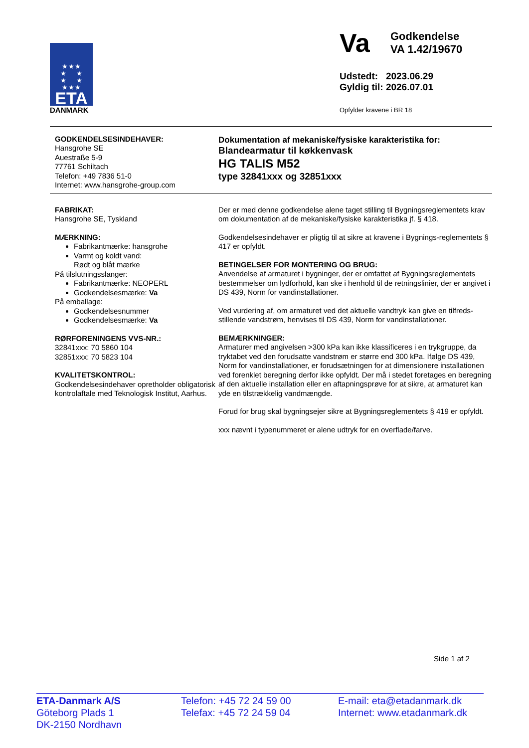★ ★ ★
★ ★
★ ★
★ ★ ★
ETA
DANMARK
Va
Godkendelse
VA 1.42/19670
Udstedt: 2023.06.29
Gyldig til: 2026.07.01
Opfylder kravene i BR 18
GODKENDELSESINDEHAVER:
Hansgrohe SE
Auestraße 5-9
77761 Schiltach
Telefon: +49 7836 51-0
Internet: www.hansgrohe-group.com
Dokumentation af mekaniske/fysiske karakteristika for:
Blandearmatur til køkkenvask
HG TALIS M52
type 32841xxx og 32851xxx
FABRIKAT:
Hansgrohe SE, Tyskland
MÆRKNING:
Fabrikantmærke: hansgrohe
Varmt og koldt vand:
Rødt og blåt mærke
På tilslutningsslanger:
Fabrikantmærke: NEOPERL
Godkendelsesmærke: Va
På emballage:
Godkendelsesnummer
Godkendelsesmærke: Va
RØRFORENINGENS VVS-NR.:
32841xxx: 70 5860 104
32851xxx: 70 5823 104
KVALITETSKONTROL:
Godkendelsesindehaver opretholder obligatorisk kontrolaftale med Teknologisk Institut, Aarhus.
Der er med denne godkendelse alene taget stilling til Bygningsreglementets krav om dokumentation af de mekaniske/fysiske karakteristika jf. § 418.
Godkendelsesindehaver er pligtig til at sikre at kravene i Bygnings-reglementets § 417 er opfyldt.
BETINGELSER FOR MONTERING OG BRUG:
Anvendelse af armaturet i bygninger, der er omfattet af Bygningsreglementets bestemmelser om lydforhold, kan ske i henhold til de retningslinier, der er angivet i DS 439, Norm for vandinstallationer.
Ved vurdering af, om armaturet ved det aktuelle vandtryk kan give en tilfreds-stillende vandstrøm, henvises til DS 439, Norm for vandinstallationer.
BEMÆRKNINGER:
Armaturer med angivelsen >300 kPa kan ikke klassificeres i en trykgruppe, da tryktabet ved den forudsatte vandstrøm er større end 300 kPa. Ifølge DS 439, Norm for vandinstallationer, er forudsætningen for at dimensionere installationen ved forenklet beregning derfor ikke opfyldt. Der må i stedet foretages en beregning af den aktuelle installation eller en aftapningsprøve for at sikre, at armaturet kan yde en tilstrækkelig vandmængde.
Forud for brug skal bygningsejer sikre at Bygningsreglementets § 419 er opfyldt.
xxx nævnt i typenummeret er alene udtryk for en overflade/farve.
Side 1 af 2
ETA-Danmark A/S
Göteborg Plads 1
DK-2150 Nordhavn
Telefon: +45 72 24 59 00
Telefax: +45 72 24 59 04
E-mail: eta@etadanmark.dk
Internet: www.etadanmark.dk